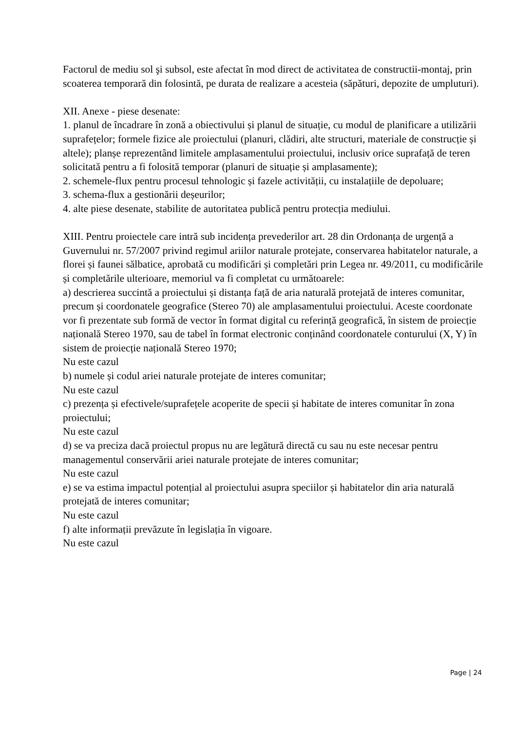Factorul de mediu sol şi subsol, este afectat în mod direct de activitatea de constructii-montaj, prin scoaterea temporară din folosintă, pe durata de realizare a acesteia (săpături, depozite de umpluturi).
XII. Anexe - piese desenate:
1. planul de încadrare în zonă a obiectivului și planul de situație, cu modul de planificare a utilizării suprafețelor; formele fizice ale proiectului (planuri, clădiri, alte structuri, materiale de construcție și altele); planșe reprezentând limitele amplasamentului proiectului, inclusiv orice suprafață de teren solicitată pentru a fi folosită temporar (planuri de situație și amplasamente);
2. schemele-flux pentru procesul tehnologic și fazele activității, cu instalațiile de depoluare;
3. schema-flux a gestionării deșeurilor;
4. alte piese desenate, stabilite de autoritatea publică pentru protecția mediului.
XIII. Pentru proiectele care intră sub incidența prevederilor art. 28 din Ordonanța de urgență a Guvernului nr. 57/2007 privind regimul ariilor naturale protejate, conservarea habitatelor naturale, a florei și faunei sălbatice, aprobată cu modificări și completări prin Legea nr. 49/2011, cu modificările și completările ulterioare, memoriul va fi completat cu următoarele:
a) descrierea succintă a proiectului și distanța față de aria naturală protejată de interes comunitar, precum și coordonatele geografice (Stereo 70) ale amplasamentului proiectului. Aceste coordonate vor fi prezentate sub formă de vector în format digital cu referință geografică, în sistem de proiecție națională Stereo 1970, sau de tabel în format electronic conținând coordonatele conturului (X, Y) în sistem de proiecție națională Stereo 1970;
Nu este cazul
b) numele și codul ariei naturale protejate de interes comunitar;
Nu este cazul
c) prezența și efectivele/suprafețele acoperite de specii și habitate de interes comunitar în zona proiectului;
Nu este cazul
d) se va preciza dacă proiectul propus nu are legătură directă cu sau nu este necesar pentru managementul conservării ariei naturale protejate de interes comunitar;
Nu este cazul
e) se va estima impactul potențial al proiectului asupra speciilor și habitatelor din aria naturală protejată de interes comunitar;
Nu este cazul
f) alte informații prevăzute în legislația în vigoare.
Nu este cazul
Page | 24